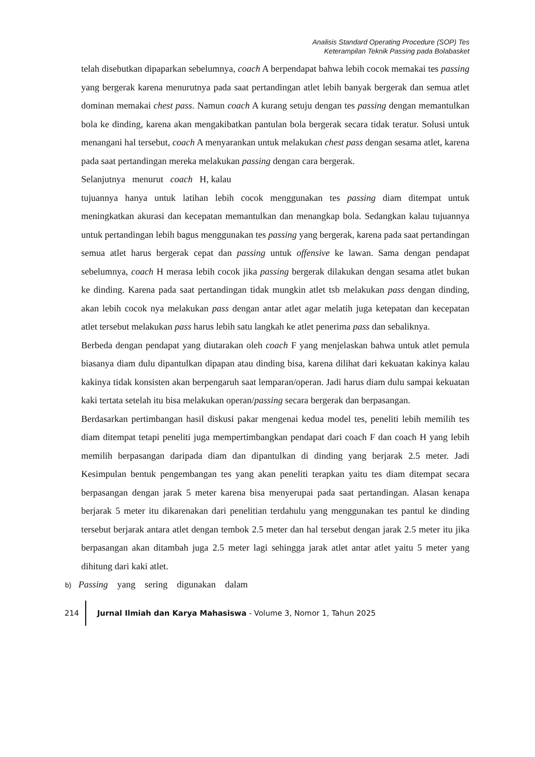Analisis Standard Operating Procedure (SOP) Tes
Keterampilan Teknik Passing pada Bolabasket
telah disebutkan dipaparkan sebelumnya, coach A berpendapat bahwa lebih cocok memakai tes passing yang bergerak karena menurutnya pada saat pertandingan atlet lebih banyak bergerak dan semua atlet dominan memakai chest pass. Namun coach A kurang setuju dengan tes passing dengan memantulkan bola ke dinding, karena akan mengakibatkan pantulan bola bergerak secara tidak teratur. Solusi untuk menangani hal tersebut, coach A menyarankan untuk melakukan chest pass dengan sesama atlet, karena pada saat pertandingan mereka melakukan passing dengan cara bergerak.
Selanjutnya menurut coach H, kalau
tujuannya hanya untuk latihan lebih cocok menggunakan tes passing diam ditempat untuk meningkatkan akurasi dan kecepatan memantulkan dan menangkap bola. Sedangkan kalau tujuannya untuk pertandingan lebih bagus menggunakan tes passing yang bergerak, karena pada saat pertandingan semua atlet harus bergerak cepat dan passing untuk offensive ke lawan. Sama dengan pendapat sebelumnya, coach H merasa lebih cocok jika passing bergerak dilakukan dengan sesama atlet bukan ke dinding. Karena pada saat pertandingan tidak mungkin atlet tsb melakukan pass dengan dinding, akan lebih cocok nya melakukan pass dengan antar atlet agar melatih juga ketepatan dan kecepatan atlet tersebut melakukan pass harus lebih satu langkah ke atlet penerima pass dan sebaliknya.
Berbeda dengan pendapat yang diutarakan oleh coach F yang menjelaskan bahwa untuk atlet pemula biasanya diam dulu dipantulkan dipapan atau dinding bisa, karena dilihat dari kekuatan kakinya kalau kakinya tidak konsisten akan berpengaruh saat lemparan/operan. Jadi harus diam dulu sampai kekuatan kaki tertata setelah itu bisa melakukan operan/passing secara bergerak dan berpasangan.
Berdasarkan pertimbangan hasil diskusi pakar mengenai kedua model tes, peneliti lebih memilih tes diam ditempat tetapi peneliti juga mempertimbangkan pendapat dari coach F dan coach H yang lebih memilih berpasangan daripada diam dan dipantulkan di dinding yang berjarak 2.5 meter. Jadi Kesimpulan bentuk pengembangan tes yang akan peneliti terapkan yaitu tes diam ditempat secara berpasangan dengan jarak 5 meter karena bisa menyerupai pada saat pertandingan. Alasan kenapa berjarak 5 meter itu dikarenakan dari penelitian terdahulu yang menggunakan tes pantul ke dinding tersebut berjarak antara atlet dengan tembok 2.5 meter dan hal tersebut dengan jarak 2.5 meter itu jika berpasangan akan ditambah juga 2.5 meter lagi sehingga jarak atlet antar atlet yaitu 5 meter yang dihitung dari kaki atlet.
b) Passing yang sering digunakan dalam
214 Jurnal Ilmiah dan Karya Mahasiswa - Volume 3, Nomor 1, Tahun 2025